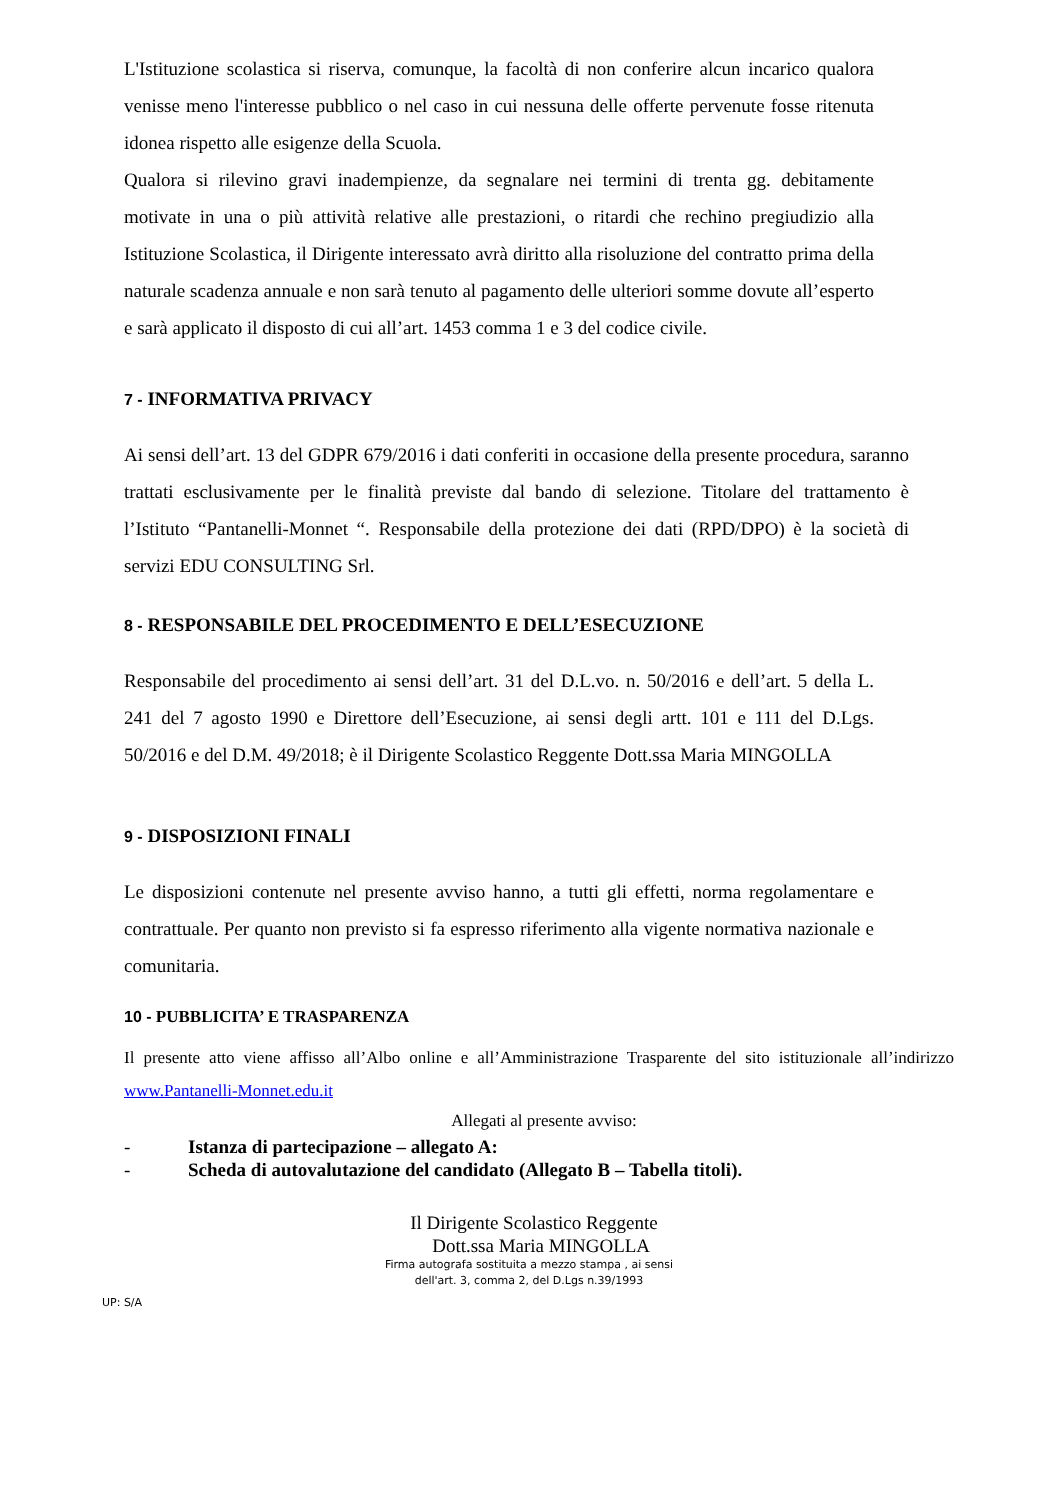L'Istituzione scolastica si riserva, comunque, la facoltà di non conferire alcun incarico qualora venisse meno l'interesse pubblico o nel caso in cui nessuna delle offerte pervenute fosse ritenuta idonea rispetto alle esigenze della Scuola.
Qualora si rilevino gravi inadempienze, da segnalare nei termini di trenta gg. debitamente motivate in una o più attività relative alle prestazioni, o ritardi che rechino pregiudizio alla Istituzione Scolastica, il Dirigente interessato avrà diritto alla risoluzione del contratto prima della naturale scadenza annuale e non sarà tenuto al pagamento delle ulteriori somme dovute all’esperto e sarà applicato il disposto di cui all’art. 1453 comma 1 e 3 del codice civile.
7 - INFORMATIVA PRIVACY
Ai sensi dell’art. 13 del GDPR 679/2016 i dati conferiti in occasione della presente procedura, saranno trattati esclusivamente per le finalità previste dal bando di selezione. Titolare del trattamento è l’Istituto “Pantanelli-Monnet “. Responsabile della protezione dei dati (RPD/DPO) è la società di servizi EDU CONSULTING Srl.
8 - RESPONSABILE DEL PROCEDIMENTO E DELL’ESECUZIONE
Responsabile del procedimento ai sensi dell’art. 31 del D.L.vo. n. 50/2016 e dell’art. 5 della L. 241 del 7 agosto 1990 e Direttore dell’Esecuzione, ai sensi degli artt. 101 e 111 del D.Lgs. 50/2016 e del D.M. 49/2018; è il Dirigente Scolastico Reggente Dott.ssa Maria MINGOLLA
9 - DISPOSIZIONI FINALI
Le disposizioni contenute nel presente avviso hanno, a tutti gli effetti, norma regolamentare e contrattuale. Per quanto non previsto si fa espresso riferimento alla vigente normativa nazionale e comunitaria.
10 - PUBBLICITA’ E TRASPARENZA
Il presente atto viene affisso all’Albo online e all’Amministrazione Trasparente del sito istituzionale all’indirizzo www.Pantanelli-Monnet.edu.it
Allegati al presente avviso:
- Istanza di partecipazione – allegato A:
- Scheda di autovalutazione del candidato (Allegato B – Tabella titoli).
Il Dirigente Scolastico Reggente
Dott.ssa Maria MINGOLLA
Firma autografa sostituita a mezzo stampa , ai sensi dell'art. 3, comma 2, del D.Lgs n.39/1993
UP: S/A